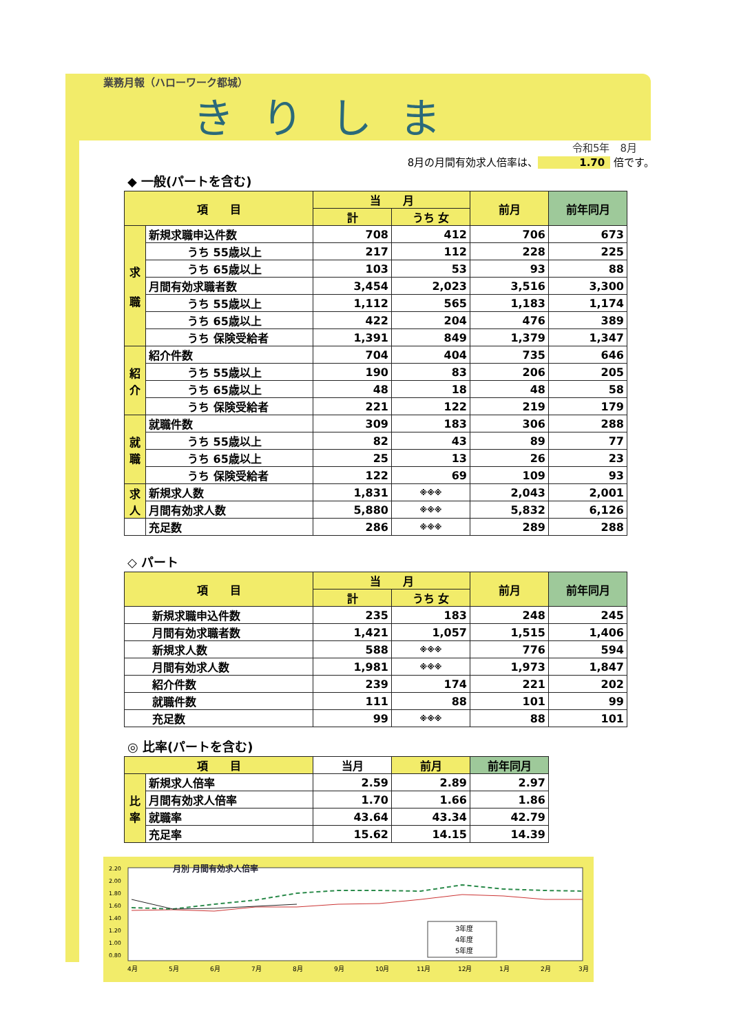業務月報（ハローワーク都城）
きりしま
令和5年　8月
8月の月間有効求人倍率は、 1.70 倍です。
◆ 一般(パートを含む)
| 項 目 | | 当 月 | | 前月 | 前年同月 |
| --- | --- | --- | --- | --- | --- |
| | | 計 | うち 女 | | |
| 求 職 | 新規求職申込件数 | 708 | 412 | 706 | 673 |
| | うち 55歳以上 | 217 | 112 | 228 | 225 |
| | うち 65歳以上 | 103 | 53 | 93 | 88 |
| | 月間有効求職者数 | 3,454 | 2,023 | 3,516 | 3,300 |
| | うち 55歳以上 | 1,112 | 565 | 1,183 | 1,174 |
| | うち 65歳以上 | 422 | 204 | 476 | 389 |
| | うち 保険受給者 | 1,391 | 849 | 1,379 | 1,347 |
| 紹 介 | 紹介件数 | 704 | 404 | 735 | 646 |
| | うち 55歳以上 | 190 | 83 | 206 | 205 |
| | うち 65歳以上 | 48 | 18 | 48 | 58 |
| | うち 保険受給者 | 221 | 122 | 219 | 179 |
| 就 職 | 就職件数 | 309 | 183 | 306 | 288 |
| | うち 55歳以上 | 82 | 43 | 89 | 77 |
| | うち 65歳以上 | 25 | 13 | 26 | 23 |
| | うち 保険受給者 | 122 | 69 | 109 | 93 |
| 求 人 | 新規求人数 | 1,831 | ※※※ | 2,043 | 2,001 |
| | 月間有効求人数 | 5,880 | ※※※ | 5,832 | 6,126 |
| | 充足数 | 286 | ※※※ | 289 | 288 |
◇ パート
| 項 目 | 当 月 | | 前月 | 前年同月 |
| --- | --- | --- | --- | --- |
| | 計 | うち 女 | | |
| 新規求職申込件数 | 235 | 183 | 248 | 245 |
| 月間有効求職者数 | 1,421 | 1,057 | 1,515 | 1,406 |
| 新規求人数 | 588 | ※※※ | 776 | 594 |
| 月間有効求人数 | 1,981 | ※※※ | 1,973 | 1,847 |
| 紹介件数 | 239 | 174 | 221 | 202 |
| 就職件数 | 111 | 88 | 101 | 99 |
| 充足数 | 99 | ※※※ | 88 | 101 |
◎ 比率(パートを含む)
| 項 目 | | 当月 | 前月 | 前年同月 |
| --- | --- | --- | --- | --- |
| 比 率 | 新規求人倍率 | 2.59 | 2.89 | 2.97 |
| | 月間有効求人倍率 | 1.70 | 1.66 | 1.86 |
| | 就職率 | 43.64 | 43.34 | 42.79 |
| | 充足率 | 15.62 | 14.15 | 14.39 |
2.20
2.00
1.80
1.60
1.40
1.20
1.00
0.80
月別 月間有効求人倍率
4月
5月
6月
7月
8月
9月
10月
11月
12月
1月
2月
3月
3年度
4年度
5年度